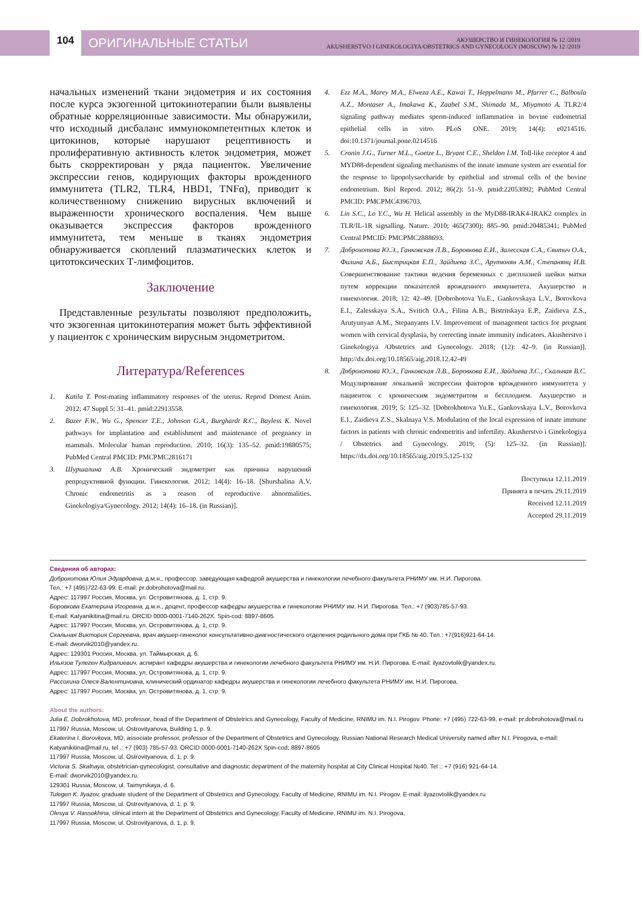104
ОРИГИНАЛЬНЫЕ СТАТЬИ
АКУШЕРСТВО И ГИНЕКОЛОГИЯ № 12 /2019
AKUSHERSTVO I GINEKOLOGIYA/OBSTETRICS AND GYNECOLOGY (MOSCOW) № 12 /2019
начальных изменений ткани эндометрия и их состояния после курса экзогенной цитокинотерапии были выявлены обратные корреляционные зависимости. Мы обнаружили, что исходный дисбаланс иммунокомпетентных клеток и цитокинов, которые нарушают рецептивность и пролиферативную активность клеток эндометрия, может быть скорректирован у ряда пациенток. Увеличение экспрессии генов, кодирующих факторы врожденного иммунитета (TLR2, TLR4, HBD1, TNFα), приводит к количественному снижению вирусных включений и выраженности хронического воспаления. Чем выше оказывается экспрессия факторов врожденного иммунитета, тем меньше в тканях эндометрия обнаруживается скоплений плазматических клеток и цитотоксических Т-лимфоцитов.
Заключение
Представленные результаты позволяют предположить, что экзогенная цитокинотерапия может быть эффективной у пациенток с хроническим вирусным эндометритом.
Литература/References
1. Katila T. Post-mating inflammatory responses of the uterus. Reprod Domest Anim. 2012; 47 Suppl 5: 31–41. pmid:22913558.
2. Bazer F.W., Wu G., Spencer T.E., Johnson G.A., Burghardt R.C., Bayless K. Novel pathways for implantation and establishment and maintenance of pregnancy in mammals. Molecular human reproduction. 2010; 16(3): 135–52. pmid:19880575; PubMed Central PMCID: PMCPMC2816171
3. Шуршалина А.В. Хронический эндометрит как причина нарушений репродуктивной функции. Гинекология. 2012; 14(4): 16–18. [Shurshalina A.V. Chronic endometritis as a reason of reproductive abnormalities. Ginekologiya/Gynecology. 2012; 14(4): 16–18. (in Russian)].
4. Ezz M.A., Marey M.A., Elweza A.E., Kawai T., Heppelmann M., Pfarrer C., Balboula A.Z., Montaser A., Imakawa K., Zaabel S.M., Shimada M., Miyamoto A. TLR2/4 signaling pathway mediates sperm-induced inflammation in bovine endometrial epithelial cells in vitro. PLoS ONE. 2019; 14(4): e0214516. doi:10.1371/journal.pone.0214516
5. Cronin J.G., Turner M.L., Goetze L., Bryant C.E., Sheldon I.M. Toll-like receptor 4 and MYD88-dependent signaling mechanisms of the innate immune system are essential for the response to lipopolysaccharide by epithelial and stromal cells of the bovine endometrium. Biol Reprod. 2012; 86(2): 51–9. pmid:22053092; PubMed Central PMCID: PMCPMC4396703.
6. Lin S.C., Lo Y.C., Wu H. Helical assembly in the MyD88-IRAK4-IRAK2 complex in TLR/IL-1R signalling. Nature. 2010; 465(7300): 885–90. pmid:20485341; PubMed Central PMCID: PMCPMC2888693.
7. Доброхотова Ю.Э., Ганковская Л.В., Боровкова Е.И., Залесская С.А., Свитич О.А., Филина А.Б., Быстрицкая Е.П., Зайдиева З.С., Арутюнян А.М., Степанянц И.В. Совершенствование тактики ведения беременных с дисплазией шейки матки путем коррекции показателей врожденного иммунитета. Акушерство и гинекология. 2018; 12: 42–49. [Dobrohotova Yu.E., Gankovskaya L.V., Borovkova E.I., Zalesskaya S.A., Svitich O.A., Filina A.B., Bistritskaya E.P., Zaidieva Z.S., Arutyunyan A.M., Stepanyants I.V. Improvement of management tactics for pregnant women with cervical dysplasia, by correcting innate immunity indicators. Akusherstvo i Ginekologiya /Obstetrics and Gynecology. 2018; (12): 42–9. (in Russian)]. http://dx.doi.org/10.18565/aig.2018.12.42-49
8. Доброхотова Ю.Э., Ганковская Л.В., Боровкова Е.И., Зайдиева З.С., Скальная В.С. Модулирование локальной экспрессии факторов врожденного иммунитета у пациенток с хроническим эндометритом и бесплодием. Акушерство и гинекология. 2019; 5: 125–32. [Dobrokhotova Yu.E., Gankovskaya L.V., Borovkova E.I., Zaidieva Z.S., Skalnaya V.S. Modulation of the local expression of innate immune factors in patients with chronic endometritis and infertility. Akusherstvo i Ginekologiya / Obstetrics and Gynecology. 2019; (5): 125–32. (in Russian)]. https://dx.doi.org/10.18565/aig.2019.5.125-132
Поступила 12.11.2019
Принята в печать 29.11.2019
Received 12.11.2019
Accepted 29.11.2019
Сведения об авторах:
Доброхотова Юлия Эдуардовна, д.м.н., профессор, заведующая кафедрой акушерства и гинекологии лечебного факультета РНИМУ им. Н.И. Пирогова.
Тел.: +7 (495)722-63-99. E-mail: pr.dobrohotova@mail.ru.
Адрес: 117997 Россия, Москва, ул. Островитянова, д. 1, стр. 9.
Боровкова Екатерина Игоревна, д.м.н., доцент, профессор кафедры акушерства и гинекологии РНИМУ им. Н.И. Пирогова. Тел.: +7 (903)785-57-93.
E-mail: Katyanikitina@mail.ru. ORCID 0000-0001-7140-262X. Spin-cod: 8897-8605
Адрес: 117997 Россия, Москва, ул. Островитянова, д. 1, стр. 9.
Скальная Виктория Сергеевна, врач акушер-гинеколог консультативно-диагностического отделения родильного дома при ГКБ № 40. Тел.: +7(916)921-64-14.
E-mail: dworvik2010@yandex.ru.
Адрес: 129301 Россия, Москва, ул. Таймырская, д. 6.
Ильязов Тулеген Кидралиевич, аспирант кафедры акушерства и гинекологии лечебного факультета РНИМУ им. Н.И. Пирогова. E-mail: ilyazovtolik@yandex.ru.
Адрес: 117997 Россия, Москва, ул. Островитянова, д. 1, стр. 9.
Рассохина Олеся Валентиновна, клинический ординатор кафедры акушерства и гинекологии лечебного факультета РНИМУ им. Н.И. Пирогова.
Адрес: 117997 Россия, Москва, ул. Островитянова, д. 1, стр. 9.
About the authors:
Julia E. Dobrokhotova, MD, professor, head of the Department of Obstetrics and Gynecology, Faculty of Medicine, RNIMU im. N.I. Pirogov. Phone: +7 (495) 722-63-99, e-mail: pr.dobrohotova@mail.ru
117997 Russia, Moscow, ul. Ostrovityanova, Building 1, p. 9.
Ekaterina I. Borovkova, MD, associate professor, professor of the Department of Obstetrics and Gynecology, Russian National Research Medical University named after N.I. Pirogova, e-mail: Katyanikitina@mail.ru, tel .: +7 (903) 785-57-93. ORCID 0000-0001-7140-262X Spin-cod: 8897-8605
117997 Russia, Moscow, ul. Ostrovityanova, d. 1, p. 9.
Victoria S. Skalnaya, obstetrician-gynecologist, consultative and diagnostic department of the maternity hospital at City Clinical Hospital №40. Tel .: +7 (916) 921-64-14.
E-mail: dworvik2010@yandex.ru.
129301 Russia, Moscow, ul. Taimyrskaya, d. 6.
Tulegen K. Ilyazov, graduate student of the Department of Obstetrics and Gynecology, Faculty of Medicine, RNIMU im. N.I. Pirogov. E-mail: ilyazovtolik@yandex.ru
117997 Russia, Moscow, ul. Ostrovityanova, d. 1, p. 9.
Olesya V. Rassokhina, clinical intern at the Department of Obstetrics and Gynecology, Faculty of Medicine, RNIMU im. N.I. Pirogova,
117997 Russia, Moscow, ul. Ostrovityanova, d. 1, p. 9.